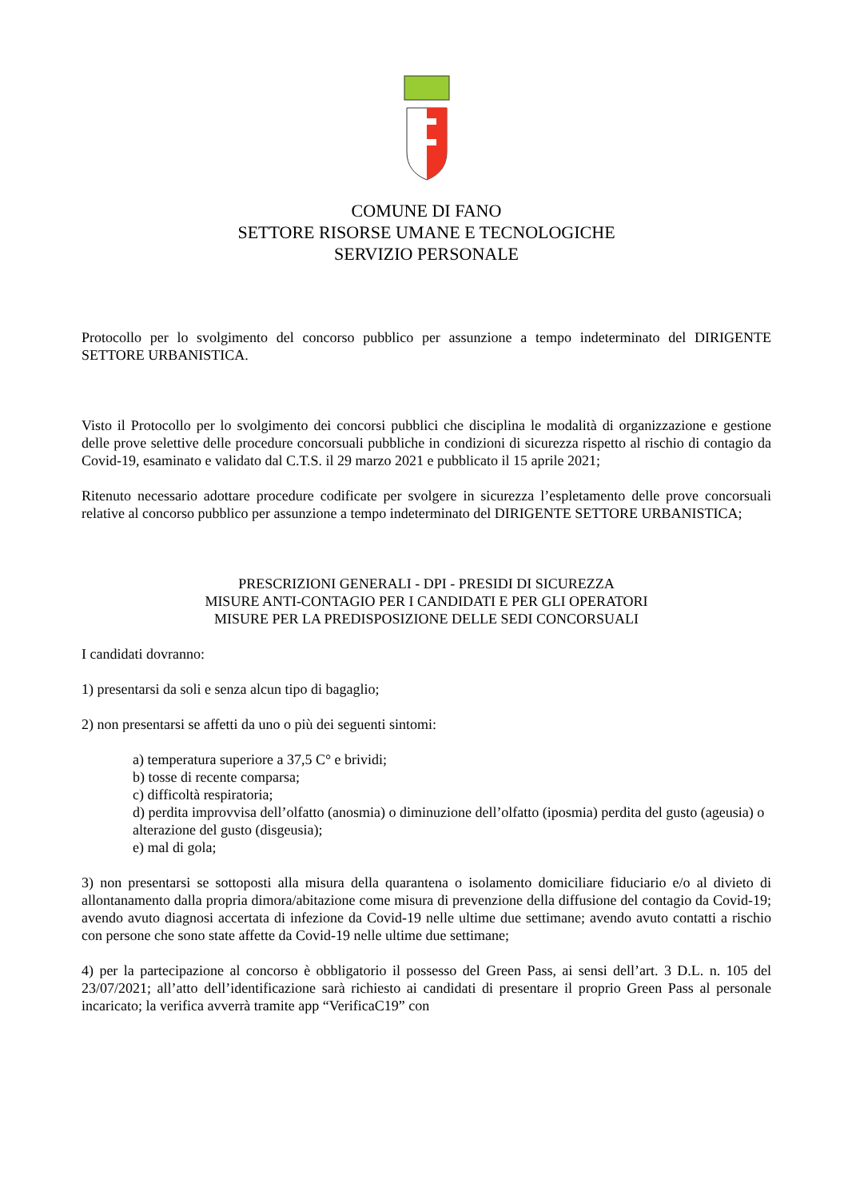COMUNE DI FANO
SETTORE RISORSE UMANE E TECNOLOGICHE
SERVIZIO PERSONALE
Protocollo per lo svolgimento del concorso pubblico per assunzione a tempo indeterminato del DIRIGENTE SETTORE URBANISTICA.
Visto il Protocollo per lo svolgimento dei concorsi pubblici che disciplina le modalità di organizzazione e gestione delle prove selettive delle procedure concorsuali pubbliche in condizioni di sicurezza rispetto al rischio di contagio da Covid-19, esaminato e validato dal C.T.S. il 29 marzo 2021 e pubblicato il 15 aprile 2021;
Ritenuto necessario adottare procedure codificate per svolgere in sicurezza l’espletamento delle prove concorsuali relative al concorso pubblico per assunzione a tempo indeterminato del DIRIGENTE SETTORE URBANISTICA;
PRESCRIZIONI GENERALI - DPI - PRESIDI DI SICUREZZA
MISURE ANTI-CONTAGIO PER I CANDIDATI E PER GLI OPERATORI
MISURE PER LA PREDISPOSIZIONE DELLE SEDI CONCORSUALI
I candidati dovranno:
1) presentarsi da soli e senza alcun tipo di bagaglio;
2) non presentarsi se affetti da uno o più dei seguenti sintomi:
a) temperatura superiore a 37,5 C° e brividi;
b) tosse di recente comparsa;
c) difficoltà respiratoria;
d) perdita improvvisa dell’olfatto (anosmia) o diminuzione dell’olfatto (iposmia) perdita del gusto (ageusia) o alterazione del gusto (disgeusia);
e) mal di gola;
3) non presentarsi se sottoposti alla misura della quarantena o isolamento domiciliare fiduciario e/o al divieto di allontanamento dalla propria dimora/abitazione come misura di prevenzione della diffusione del contagio da Covid-19; avendo avuto diagnosi accertata di infezione da Covid-19 nelle ultime due settimane; avendo avuto contatti a rischio con persone che sono state affette da Covid-19 nelle ultime due settimane;
4) per la partecipazione al concorso è obbligatorio il possesso del Green Pass, ai sensi dell’art. 3 D.L. n. 105 del 23/07/2021; all’atto dell’identificazione sarà richiesto ai candidati di presentare il proprio Green Pass al personale incaricato; la verifica avverrà tramite app “VerificaC19” con